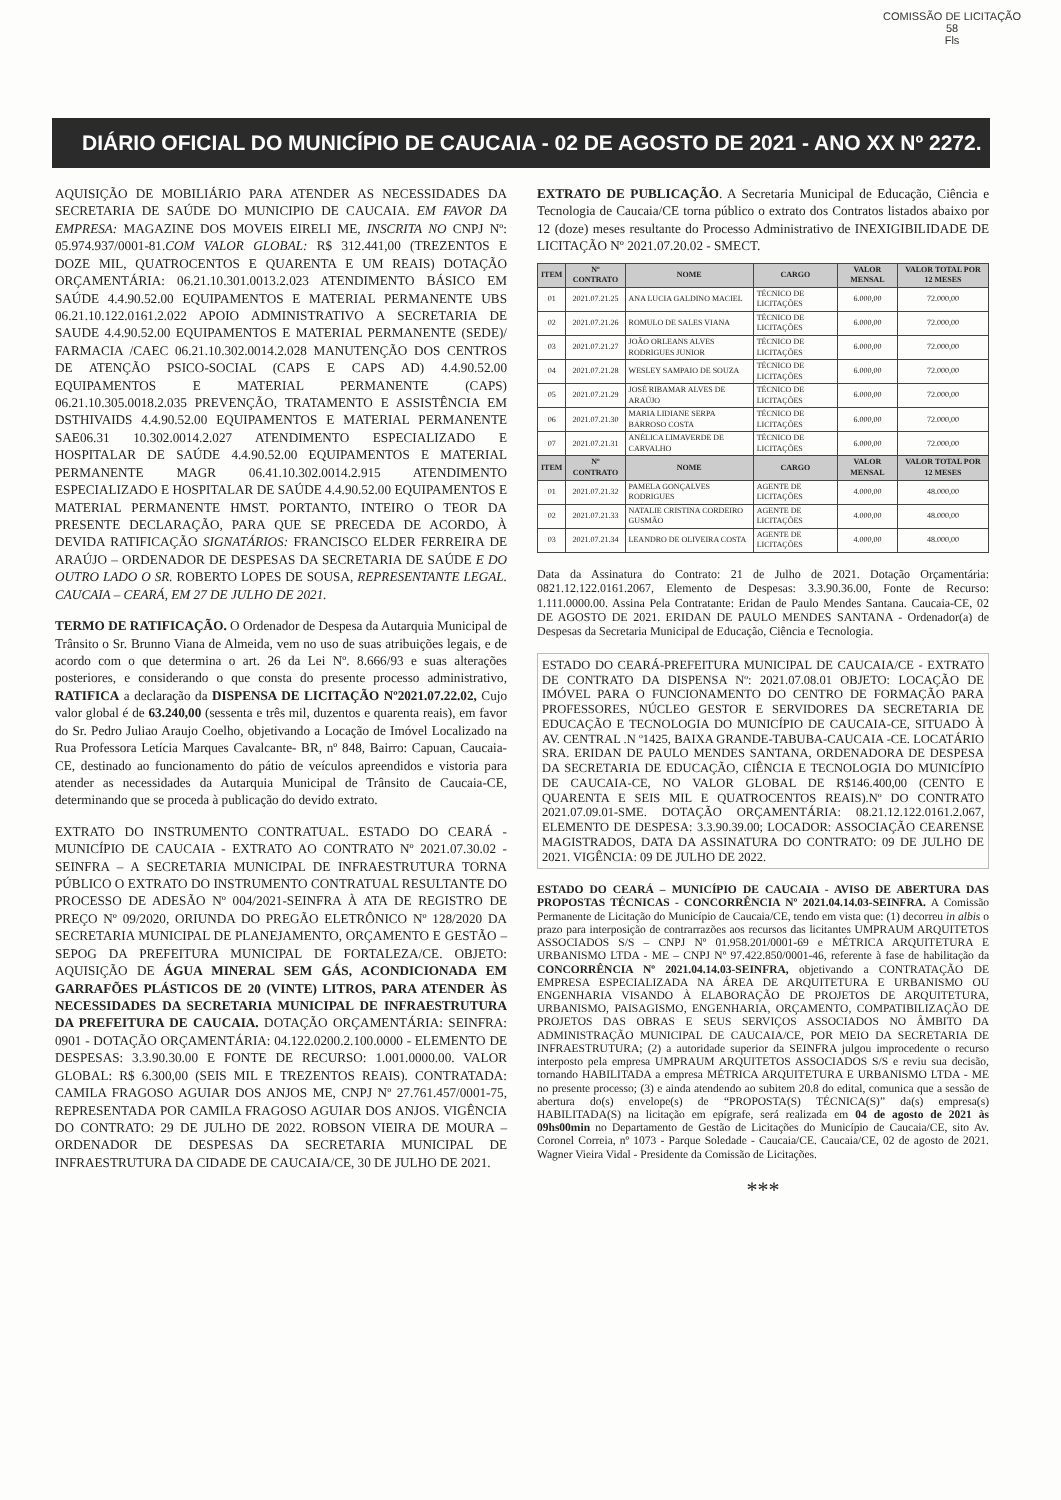COMISSÃO DE LICITAÇÃO
58
Fls
DIÁRIO OFICIAL DO MUNICÍPIO DE CAUCAIA - 02 DE AGOSTO DE 2021 - ANO XX Nº 2272.
AQUISIÇÃO DE MOBILIÁRIO PARA ATENDER AS NECESSIDADES DA SECRETARIA DE SAÚDE DO MUNICIPIO DE CAUCAIA. EM FAVOR DA EMPRESA: MAGAZINE DOS MOVEIS EIRELI ME, INSCRITA NO CNPJ Nº: 05.974.937/0001-81.COM VALOR GLOBAL: R$ 312.441,00 (TREZENTOS E DOZE MIL, QUATROCENTOS E QUARENTA E UM REAIS) DOTAÇÃO ORÇAMENTÁRIA: 06.21.10.301.0013.2.023 ATENDIMENTO BÁSICO EM SAÚDE 4.4.90.52.00 EQUIPAMENTOS E MATERIAL PERMANENTE UBS 06.21.10.122.0161.2.022 APOIO ADMINISTRATIVO A SECRETARIA DE SAUDE 4.4.90.52.00 EQUIPAMENTOS E MATERIAL PERMANENTE (SEDE)/ FARMACIA /CAEC 06.21.10.302.0014.2.028 MANUTENÇÃO DOS CENTROS DE ATENÇÃO PSICO-SOCIAL (CAPS E CAPS AD) 4.4.90.52.00 EQUIPAMENTOS E MATERIAL PERMANENTE (CAPS) 06.21.10.305.0018.2.035 PREVENÇÃO, TRATAMENTO E ASSISTÊNCIA EM DSTHIVAIDS 4.4.90.52.00 EQUIPAMENTOS E MATERIAL PERMANENTE SAE06.31 10.302.0014.2.027 ATENDIMENTO ESPECIALIZADO E HOSPITALAR DE SAÚDE 4.4.90.52.00 EQUIPAMENTOS E MATERIAL PERMANENTE MAGR 06.41.10.302.0014.2.915 ATENDIMENTO ESPECIALIZADO E HOSPITALAR DE SAÚDE 4.4.90.52.00 EQUIPAMENTOS E MATERIAL PERMANENTE HMST. PORTANTO, INTEIRO O TEOR DA PRESENTE DECLARAÇÃO, PARA QUE SE PRECEDA DE ACORDO, À DEVIDA RATIFICAÇÃO SIGNATÁRIOS: FRANCISCO ELDER FERREIRA DE ARAÚJO – ORDENADOR DE DESPESAS DA SECRETARIA DE SAÚDE E DO OUTRO LADO O SR. ROBERTO LOPES DE SOUSA, REPRESENTANTE LEGAL. CAUCAIA – CEARÁ, EM 27 DE JULHO DE 2021.
TERMO DE RATIFICAÇÃO. O Ordenador de Despesa da Autarquia Municipal de Trânsito o Sr. Brunno Viana de Almeida, vem no uso de suas atribuições legais, e de acordo com o que determina o art. 26 da Lei Nº. 8.666/93 e suas alterações posteriores, e considerando o que consta do presente processo administrativo, RATIFICA a declaração da DISPENSA DE LICITAÇÃO Nº2021.07.22.02, Cujo valor global é de 63.240,00 (sessenta e três mil, duzentos e quarenta reais), em favor do Sr. Pedro Juliao Araujo Coelho, objetivando a Locação de Imóvel Localizado na Rua Professora Letícia Marques Cavalcante- BR, nº 848, Bairro: Capuan, Caucaia-CE, destinado ao funcionamento do pátio de veículos apreendidos e vistoria para atender as necessidades da Autarquia Municipal de Trânsito de Caucaia-CE, determinando que se proceda à publicação do devido extrato.
EXTRATO DO INSTRUMENTO CONTRATUAL. ESTADO DO CEARÁ - MUNICÍPIO DE CAUCAIA - EXTRATO AO CONTRATO Nº 2021.07.30.02 - SEINFRA – A SECRETARIA MUNICIPAL DE INFRAESTRUTURA TORNA PÚBLICO O EXTRATO DO INSTRUMENTO CONTRATUAL RESULTANTE DO PROCESSO DE ADESÃO Nº 004/2021-SEINFRA À ATA DE REGISTRO DE PREÇO Nº 09/2020, ORIUNDA DO PREGÃO ELETRÔNICO Nº 128/2020 DA SECRETARIA MUNICIPAL DE PLANEJAMENTO, ORÇAMENTO E GESTÃO – SEPOG DA PREFEITURA MUNICIPAL DE FORTALEZA/CE. OBJETO: AQUISIÇÃO DE ÁGUA MINERAL SEM GÁS, ACONDICIONADA EM GARRAFÕES PLÁSTICOS DE 20 (VINTE) LITROS, PARA ATENDER ÀS NECESSIDADES DA SECRETARIA MUNICIPAL DE INFRAESTRUTURA DA PREFEITURA DE CAUCAIA. DOTAÇÃO ORÇAMENTÁRIA: SEINFRA: 0901 - DOTAÇÃO ORÇAMENTÁRIA: 04.122.0200.2.100.0000 - ELEMENTO DE DESPESAS: 3.3.90.30.00 E FONTE DE RECURSO: 1.001.0000.00. VALOR GLOBAL: R$ 6.300,00 (SEIS MIL E TREZENTOS REAIS). CONTRATADA: CAMILA FRAGOSO AGUIAR DOS ANJOS ME, CNPJ Nº 27.761.457/0001-75, REPRESENTADA POR CAMILA FRAGOSO AGUIAR DOS ANJOS. VIGÊNCIA DO CONTRATO: 29 DE JULHO DE 2022. ROBSON VIEIRA DE MOURA – ORDENADOR DE DESPESAS DA SECRETARIA MUNICIPAL DE INFRAESTRUTURA DA CIDADE DE CAUCAIA/CE, 30 DE JULHO DE 2021.
EXTRATO DE PUBLICAÇÃO. A Secretaria Municipal de Educação, Ciência e Tecnologia de Caucaia/CE torna público o extrato dos Contratos listados abaixo por 12 (doze) meses resultante do Processo Administrativo de INEXIGIBILIDADE DE LICITAÇÃO Nº 2021.07.20.02 - SMECT.
| ITEM | Nº CONTRATO | NOME | CARGO | VALOR MENSAL | VALOR TOTAL POR 12 MESES |
| --- | --- | --- | --- | --- | --- |
| 01 | 2021.07.21.25 | ANA LUCIA GALDINO MACIEL | TÉCNICO DE LICITAÇÕES | 6.000,00 | 72.000,00 |
| 02 | 2021.07.21.26 | ROMULO DE SALES VIANA | TÉCNICO DE LICITAÇÕES | 6.000,00 | 72.000,00 |
| 03 | 2021.07.21.27 | JOÃO ORLEANS ALVES RODRIGUES JUNIOR | TÉCNICO DE LICITAÇÕES | 6.000,00 | 72.000,00 |
| 04 | 2021.07.21.28 | WESLEY SAMPAIO DE SOUZA | TÉCNICO DE LICITAÇÕES | 6.000,00 | 72.000,00 |
| 05 | 2021.07.21.29 | JOSÉ RIBAMAR ALVES DE ARAÚJO | TÉCNICO DE LICITAÇÕES | 6.000,00 | 72.000,00 |
| 06 | 2021.07.21.30 | MARIA LIDIANE SERPA BARROSO COSTA | TÉCNICO DE LICITAÇÕES | 6.000,00 | 72.000,00 |
| 07 | 2021.07.21.31 | ANÉLICA LIMAVERDE DE CARVALHO | TÉCNICO DE LICITAÇÕES | 6.000,00 | 72.000,00 |
| ITEM | Nº CONTRATO | NOME | CARGO | VALOR MENSAL | VALOR TOTAL POR 12 MESES |
| 01 | 2021.07.21.32 | PAMELA GONÇALVES RODRIGUES | AGENTE DE LICITAÇÕES | 4.000,00 | 48.000,00 |
| 02 | 2021.07.21.33 | NATALIE CRISTINA CORDEIRO GUSMÃO | AGENTE DE LICITAÇÕES | 4.000,00 | 48.000,00 |
| 03 | 2021.07.21.34 | LEANDRO DE OLIVEIRA COSTA | AGENTE DE LICITAÇÕES | 4.000,00 | 48.000,00 |
Data da Assinatura do Contrato: 21 de Julho de 2021. Dotação Orçamentária: 0821.12.122.0161.2067, Elemento de Despesas: 3.3.90.36.00, Fonte de Recurso: 1.111.0000.00. Assina Pela Contratante: Eridan de Paulo Mendes Santana. Caucaia-CE, 02 DE AGOSTO DE 2021. ERIDAN DE PAULO MENDES SANTANA - Ordenador(a) de Despesas da Secretaria Municipal de Educação, Ciência e Tecnologia.
ESTADO DO CEARÁ-PREFEITURA MUNICIPAL DE CAUCAIA/CE - EXTRATO DE CONTRATO DA DISPENSA Nº: 2021.07.08.01 OBJETO: LOCAÇÃO DE IMÓVEL PARA O FUNCIONAMENTO DO CENTRO DE FORMAÇÃO PARA PROFESSORES, NÚCLEO GESTOR E SERVIDORES DA SECRETARIA DE EDUCAÇÃO E TECNOLOGIA DO MUNICÍPIO DE CAUCAIA-CE, SITUADO À AV. CENTRAL .N º1425, BAIXA GRANDE-TABUBA-CAUCAIA -CE. LOCATÁRIO SRA. ERIDAN DE PAULO MENDES SANTANA, ORDENADORA DE DESPESA DA SECRETARIA DE EDUCAÇÃO, CIÊNCIA E TECNOLOGIA DO MUNICÍPIO DE CAUCAIA-CE, NO VALOR GLOBAL DE R$146.400,00 (CENTO E QUARENTA E SEIS MIL E QUATROCENTOS REAIS).Nº DO CONTRATO 2021.07.09.01-SME. DOTAÇÃO ORÇAMENTÁRIA: 08.21.12.122.0161.2.067, ELEMENTO DE DESPESA: 3.3.90.39.00; LOCADOR: ASSOCIAÇÃO CEARENSE MAGISTRADOS, DATA DA ASSINATURA DO CONTRATO: 09 DE JULHO DE 2021. VIGÊNCIA: 09 DE JULHO DE 2022.
ESTADO DO CEARÁ – MUNICÍPIO DE CAUCAIA - AVISO DE ABERTURA DAS PROPOSTAS TÉCNICAS - CONCORRÊNCIA Nº 2021.04.14.03-SEINFRA. A Comissão Permanente de Licitação do Município de Caucaia/CE, tendo em vista que: (1) decorreu in albis o prazo para interposição de contrarrazões aos recursos das licitantes UMPRAUM ARQUITETOS ASSOCIADOS S/S – CNPJ Nº 01.958.201/0001-69 e MÉTRICA ARQUITETURA E URBANISMO LTDA - ME – CNPJ Nº 97.422.850/0001-46, referente à fase de habilitação da CONCORRÊNCIA Nº 2021.04.14.03-SEINFRA, objetivando a CONTRATAÇÃO DE EMPRESA ESPECIALIZADA NA ÁREA DE ARQUITETURA E URBANISMO OU ENGENHARIA VISANDO À ELABORAÇÃO DE PROJETOS DE ARQUITETURA, URBANISMO, PAISAGISMO, ENGENHARIA, ORÇAMENTO, COMPATIBILIZAÇÃO DE PROJETOS DAS OBRAS E SEUS SERVIÇOS ASSOCIADOS NO ÂMBITO DA ADMINISTRAÇÃO MUNICIPAL DE CAUCAIA/CE, POR MEIO DA SECRETARIA DE INFRAESTRUTURA; (2) a autoridade superior da SEINFRA julgou improcedente o recurso interposto pela empresa UMPRAUM ARQUITETOS ASSOCIADOS S/S e reviu sua decisão, tornando HABILITADA a empresa MÉTRICA ARQUITETURA E URBANISMO LTDA - ME no presente processo; (3) e ainda atendendo ao subitem 20.8 do edital, comunica que a sessão de abertura do(s) envelope(s) de “PROPOSTA(S) TÉCNICA(S)” da(s) empresa(s) HABILITADA(S) na licitação em epígrafe, será realizada em 04 de agosto de 2021 às 09hs00min no Departamento de Gestão de Licitações do Município de Caucaia/CE, sito Av. Coronel Correia, nº 1073 - Parque Soledade - Caucaia/CE. Caucaia/CE, 02 de agosto de 2021. Wagner Vieira Vidal - Presidente da Comissão de Licitações.
***